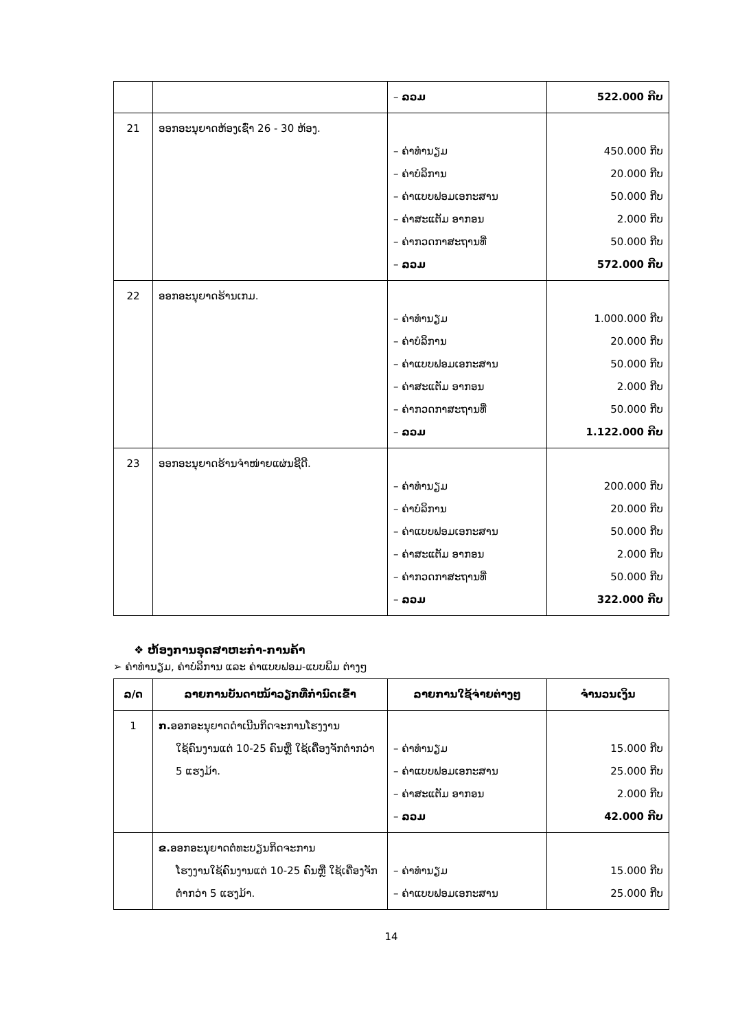| | | – ລວມ | 522.000 ກີບ |
| 21 | ອອກອະນຸຍາດຫ້ອງເຊົ່າ 26 - 30 ຫ້ອງ. | – ຄ່າທຳນຽມ – ຄ່າບໍລິການ – ຄ່າແບບຟອມເອກະສານ – ຄ່າສະແຕັມ ອາກອນ – ຄ່າກວດກາສະຖານທີ່ – ລວມ | 450.000 ກີບ 20.000 ກີບ 50.000 ກີບ 2.000 ກີບ 50.000 ກີບ 572.000 ກີບ |
| 22 | ອອກອະນຸຍາດຮ້ານເກມ. | – ຄ່າທຳນຽມ – ຄ່າບໍລິການ – ຄ່າແບບຟອມເອກະສານ – ຄ່າສະແຕັມ ອາກອນ – ຄ່າກວດກາສະຖານທີ່ – ລວມ | 1.000.000 ກີບ 20.000 ກີບ 50.000 ກີບ 2.000 ກີບ 50.000 ກີບ 1.122.000 ກີບ |
| 23 | ອອກອະນຸຍາດຮ້ານຈຳໜ່າຍແຜ່ນຊີດີ. | – ຄ່າທຳນຽມ – ຄ່າບໍລິການ – ຄ່າແບບຟອມເອກະສານ – ຄ່າສະແຕັມ ອາກອນ – ຄ່າກວດກາສະຖານທີ່ – ລວມ | 200.000 ກີບ 20.000 ກີບ 50.000 ກີບ 2.000 ກີບ 50.000 ກີບ 322.000 ກີບ |
❖ ຫ້ອງການອຸດສາຫະກຳ-ການຄ້າ
➢ ຄ່າທຳນຽມ, ຄ່າບໍລິການ ແລະ ຄ່າແບບຟອມ-ແບບພິມ ຕ່າງໆ
| ລ/ດ | ລາຍການບັນດາໜ້າວຽກທີ່ກຳນົດເຂົ້າ | ລາຍການໃຊ້ຈ່າຍຕ່າງໆ | ຈຳນວນເງິນ |
| --- | --- | --- | --- |
| 1 | ກ. ອອກອະນຸຍາດດຳເນີນກິດຈະການໂຮງງານ ໃຊ້ຄົນງານແຕ່ 10-25 ຄົນຫຼື ໃຊ້ເຄື່ອງຈັກຕ່ຳກວ່າ 5 ແຮງມ້າ. | – ຄ່າທຳນຽມ – ຄ່າແບບຟອມເອກະສານ – ຄ່າສະແຕັມ ອາກອນ – ລວມ | 15.000 ກີບ 25.000 ກີບ 2.000 ກີບ 42.000 ກີບ |
| | ຂ. ອອກອະນຸຍາດຕໍ່ທະບຽນກິດຈະການ ໂຮງງານໃຊ້ຄົນງານແຕ່ 10-25 ຄົນຫຼື ໃຊ້ເຄື່ອງຈັກຕ່ຳກວ່າ 5 ແຮງມ້າ. | – ຄ່າທຳນຽມ – ຄ່າແບບຟອມເອກະສານ | 15.000 ກີບ 25.000 ກີບ |
14